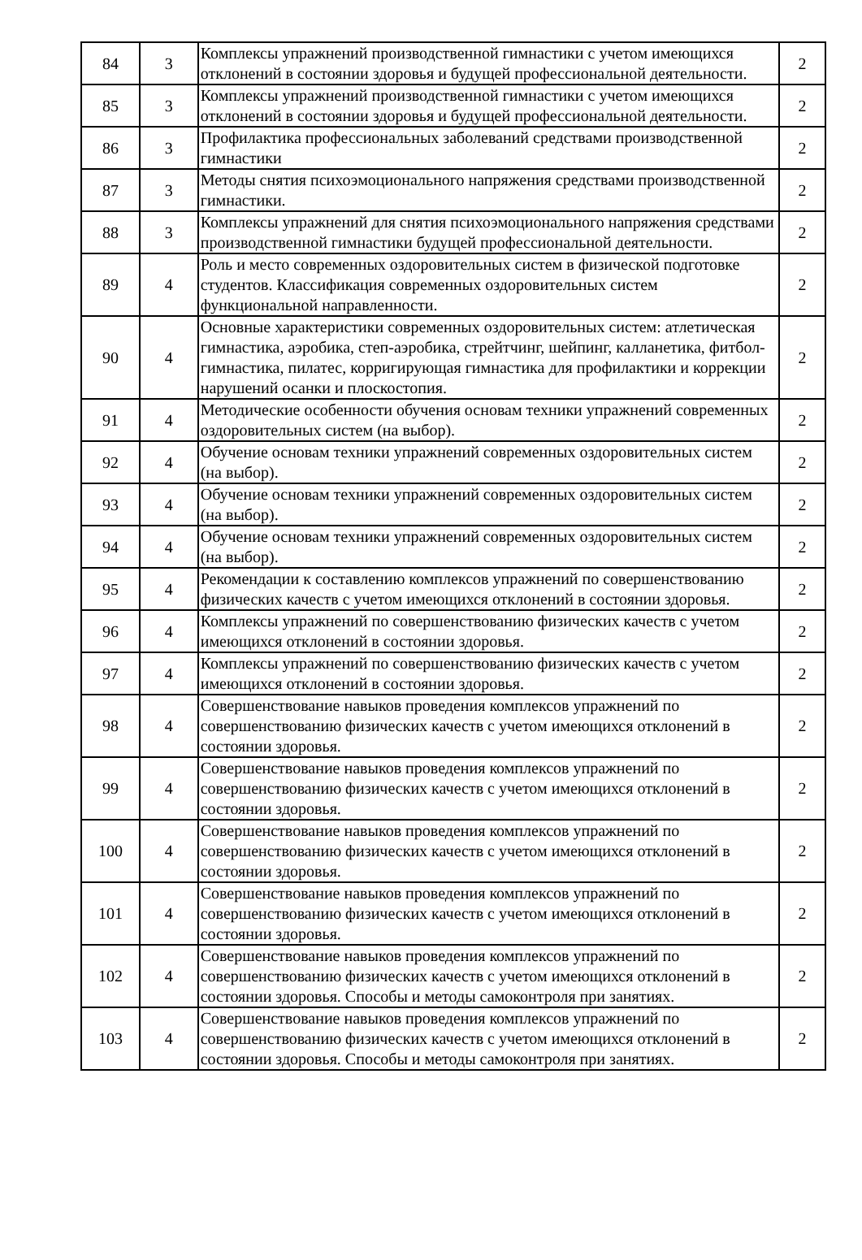| 84 | 3 | Комплексы упражнений производственной гимнастики с учетом имеющихся отклонений в состоянии здоровья и будущей профессиональной деятельности. | 2 |
| 85 | 3 | Комплексы упражнений производственной гимнастики с учетом имеющихся отклонений в состоянии здоровья и будущей профессиональной деятельности. | 2 |
| 86 | 3 | Профилактика профессиональных заболеваний средствами производственной гимнастики | 2 |
| 87 | 3 | Методы снятия психоэмоционального напряжения средствами производственной гимнастики. | 2 |
| 88 | 3 | Комплексы упражнений для снятия психоэмоционального напряжения средствами производственной гимнастики будущей профессиональной деятельности. | 2 |
| 89 | 4 | Роль и место современных оздоровительных систем в физической подготовке студентов. Классификация современных оздоровительных систем функциональной направленности. | 2 |
| 90 | 4 | Основные характеристики современных оздоровительных систем: атлетическая гимнастика, аэробика, степ-аэробика, стрейтчинг, шейпинг, калланетика, фитбол-гимнастика, пилатес, корригирующая гимнастика для профилактики и коррекции нарушений осанки и плоскостопия. | 2 |
| 91 | 4 | Методические особенности обучения основам техники упражнений современных оздоровительных систем (на выбор). | 2 |
| 92 | 4 | Обучение основам техники упражнений современных оздоровительных систем (на выбор). | 2 |
| 93 | 4 | Обучение основам техники упражнений современных оздоровительных систем (на выбор). | 2 |
| 94 | 4 | Обучение основам техники упражнений современных оздоровительных систем (на выбор). | 2 |
| 95 | 4 | Рекомендации к составлению комплексов упражнений по совершенствованию физических качеств с учетом имеющихся отклонений в состоянии здоровья. | 2 |
| 96 | 4 | Комплексы упражнений по совершенствованию физических качеств с учетом имеющихся отклонений в состоянии здоровья. | 2 |
| 97 | 4 | Комплексы упражнений по совершенствованию физических качеств с учетом имеющихся отклонений в состоянии здоровья. | 2 |
| 98 | 4 | Совершенствование навыков проведения комплексов упражнений по совершенствованию физических качеств с учетом имеющихся отклонений в состоянии здоровья. | 2 |
| 99 | 4 | Совершенствование навыков проведения комплексов упражнений по совершенствованию физических качеств с учетом имеющихся отклонений в состоянии здоровья. | 2 |
| 100 | 4 | Совершенствование навыков проведения комплексов упражнений по совершенствованию физических качеств с учетом имеющихся отклонений в состоянии здоровья. | 2 |
| 101 | 4 | Совершенствование навыков проведения комплексов упражнений по совершенствованию физических качеств с учетом имеющихся отклонений в состоянии здоровья. | 2 |
| 102 | 4 | Совершенствование навыков проведения комплексов упражнений по совершенствованию физических качеств с учетом имеющихся отклонений в состоянии здоровья. Способы и методы самоконтроля при занятиях. | 2 |
| 103 | 4 | Совершенствование навыков проведения комплексов упражнений по совершенствованию физических качеств с учетом имеющихся отклонений в состоянии здоровья. Способы и методы самоконтроля при занятиях. | 2 |